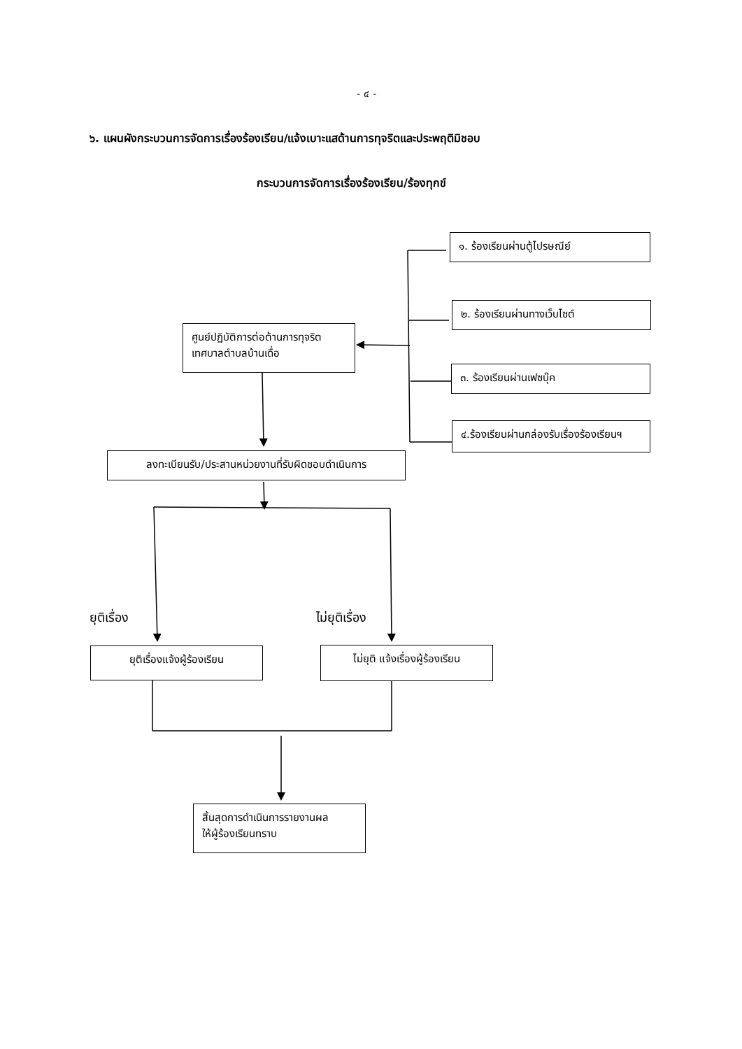- ๔ -
๖. แผนผังกระบวนการจัดการเรื่องร้องเรียน/แจ้งเบาะแสด้านการทุจริตและประพฤติมิชอบ
กระบวนการจัดการเรื่องร้องเรียน/ร้องทุกข์
๑. ร้องเรียนผ่านตู้ไปรษณีย์
๒. ร้องเรียนผ่านทางเว็บไซต์
๓. ร้องเรียนผ่านเฟซบุ๊ค
๔.ร้องเรียนผ่านกล่องรับเรื่องร้องเรียนฯ
ศูนย์ปฏิบัติการต่อต้านการทุจริต
เทศบาลตำบลบ้านเดื่อ
ลงทะเบียนรับ/ประสานหน่วยงานที่รับผิดชอบดำเนินการ
ยุติเรื่อง ไม่ยุติเรื่อง
ยุติเรื่องแจ้งผู้ร้องเรียน
ไม่ยุติ แจ้งเรื่องผู้ร้องเรียน
สิ้นสุดการดำเนินการรายงานผล
ให้ผู้ร้องเรียนทราบ